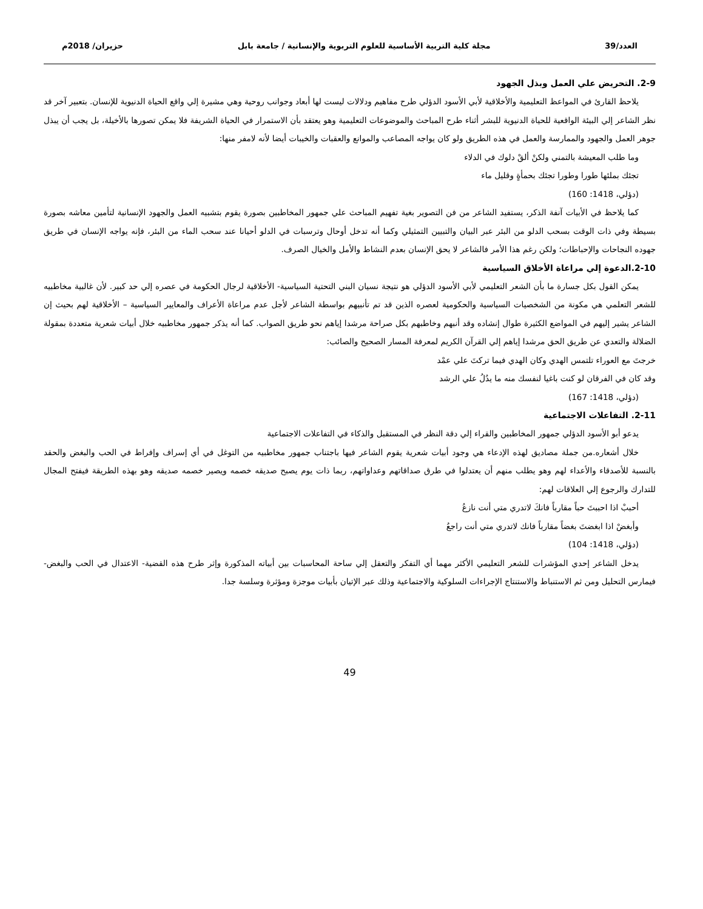العدد/39 مجلة كلية التربية الأساسية للعلوم التربوية والإنسانية / جامعة بابل حزيران/ 2018م
2-9. التحريض علي العمل وبذل الجهود
يلاحظ القارئ في المواعظ التعليمية والأخلاقية لأبي الأسود الدؤلي طرح مفاهيم ودلالات ليست لها أبعاد وجوانب روحية وهي مشيرة إلي واقع الحياة الدنيوية للإنسان. بتعبير آخر قد نظر الشاعر إلي البيئة الواقعية للحياة الدنيوية للبشر أثناء طرح المباحث والموضوعات التعليمية وهو يعتقد بأن الاستمرار في الحياة الشريفة فلا يمكن تصورها بالأخيلة، بل يجب أن يبذل جوهر العمل والجهود والممارسة والعمل في هذه الطريق ولو كان يواجه المصاعب والموانع والعقبات والخيبات أيضا لأنه لامفر منها:
وما طلب المعيشة بالتمني ولكنْ ألقْ دلوك في الدلاء
تجئك بملئها طورا وطورا تجئك بحمأةٍ وقليل ماء
(دؤلي، 1418: 160)
كما يلاحظ في الأبيات آنفة الذكر، يستفيد الشاعر من فن التصوير بغية تفهيم المباحث علي جمهور المخاطبين بصورة يقوم بتشبيه العمل والجهود الإنسانية لتأمين معاشه بصورة بسيطة وفي ذات الوقت بسحب الدلو من البئر عبر البيان والتبيين التمثيلي وكما أنه تدخل أوحال وترسبات في الدلو أحيانا عند سحب الماء من البئر، فإنه يواجه الإنسان في طريق جهوده النجاحات والإحباطات؛ ولكن رغم هذا الأمر فالشاعر لا يحق الإنسان بعدم النشاط والأمل والخيال الصرف.
2-10.الدعوة إلي مراعاة الأخلاق السياسية
يمكن القول بكل جسارة ما بأن الشعر التعليمي لأبي الأسود الدؤلي هو نتيجة نسيان البني التحتية السياسية- الأخلاقية لرجال الحكومة في عصره إلي حد كبير. لأن غالبية مخاطبيه للشعر التعلمي هي مكونة من الشخصيات السياسية والحكومية لعصره الذين قد تم تأنبيهم بواسطة الشاعر لأجل عدم مراعاة الأعراف والمعايير السياسية – الأخلاقية لهم بحيث إن الشاعر يشير إليهم في المواضع الكثيرة طوال إنشاده وقد أنبهم وخاطبهم بكل صراحة مرشدا إياهم نحو طريق الصواب. كما أنه يذكر جمهور مخاطبيه خلال أبيات شعرية متعددة بمقولة الضلالة والتعدي عن طريق الحق مرشدا إياهم إلي القرآن الكريم لمعرفة المسار الصحيح والصائب:
خرجتَ مع العوراء تلتمس الهدي وكان الهدي فيما تركتَ علي عمْد
وقد كان في الفرقان لو كنت باغيا لنفسك منه ما يدُلُ علي الرشد
(دؤلي، 1418: 167)
2-11. التفاعلات الاجتماعية
يدعو أبو الأسود الدؤلي جمهور المخاطبين والقراء إلي دقة النظر في المستقبل والذكاء في التفاعلات الاجتماعية
خلال أشعاره.من جملة مصاديق لهذه الإدعاء هي وجود أبيات شعرية يقوم الشاعر فيها باجتناب جمهور مخاطبيه من التوغل في أي إسراف وإفراط في الحب والبغض والحقد بالنسبة للأصدقاء والأعداء لهم وهو يطلب منهم أن يعتدلوا في طرق صداقاتهم وعداواتهم، ربما ذات يوم يصبح صديقه خصمه ويصير خصمه صديقه وهو بهذه الطريقة فيفتح المجال للتدارك والرجوع إلي العلاقات لهم:
أحببْ اذا احببتَ حباً مقارباً فانكَ لاتدري متي أنت نازعُ
وأبغضْ اذا ابغضتَ بغضاً مقارباً فانك لاتدري متي أنت راجعُ
(دؤلي، 1418: 104)
يدخل الشاعر إحدي المؤشرات للشعر التعليمي الأكثر مهما أي التفكر والتعقل إلي ساحة المحاسبات بين أبياته المذكورة وإثر طرح هذه القضية- الاعتدال في الحب والبغض- فيمارس التحليل ومن ثم الاستنباط والاستنتاج الإجراءات السلوكية والاجتماعية وذلك عبر الإتيان بأبيات موجزة ومؤثرة وسلسة جدا.
49